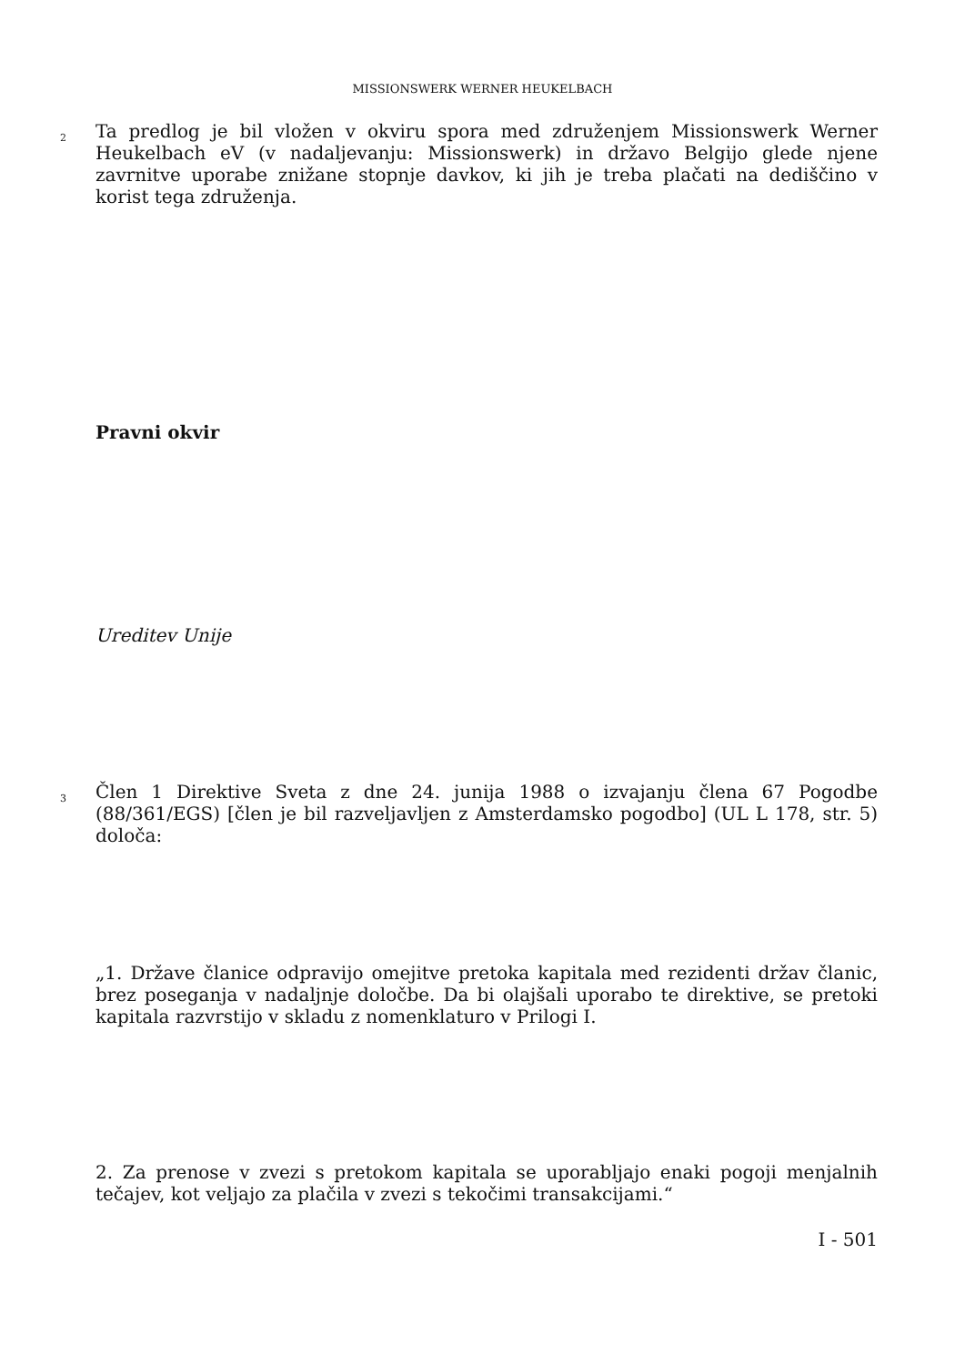MISSIONSWERK WERNER HEUKELBACH
2
Ta predlog je bil vložen v okviru spora med združenjem Missionswerk Werner Heukelbach eV (v nadaljevanju: Missionswerk) in državo Belgijo glede njene zavrnitve uporabe znižane stopnje davkov, ki jih je treba plačati na dediščino v korist tega združenja.
Pravni okvir
Ureditev Unije
3
Člen 1 Direktive Sveta z dne 24. junija 1988 o izvajanju člena 67 Pogodbe (88/361/EGS) [člen je bil razveljavljen z Amsterdamsko pogodbo] (UL L 178, str. 5) določa:
„1. Države članice odpravijo omejitve pretoka kapitala med rezidenti držav članic, brez poseganja v nadaljnje določbe. Da bi olajšali uporabo te direktive, se pretoki kapitala razvrstijo v skladu z nomenklaturo v Prilogi I.
2. Za prenose v zvezi s pretokom kapitala se uporabljajo enaki pogoji menjalnih tečajev, kot veljajo za plačila v zvezi s tekočimi transakcijami.“
I - 501